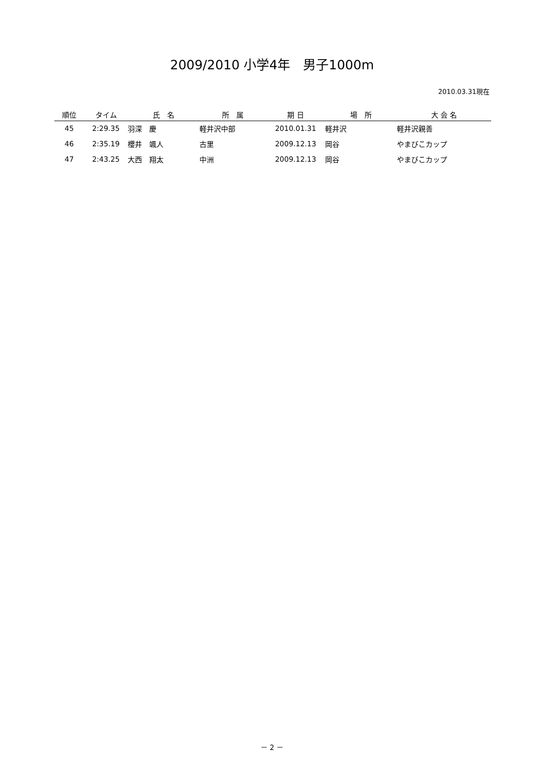2009/2010 小学4年　男子1000m
2010.03.31現在
| 順位 | タイム | 氏 名 | 所 属 | 期 日 | 場 所 | 大 会 名 |
| --- | --- | --- | --- | --- | --- | --- |
| 45 | 2:29.35 | 羽深 慶 | 軽井沢中部 | 2010.01.31 | 軽井沢 | 軽井沢親善 |
| 46 | 2:35.19 | 櫻井 颯人 | 古里 | 2009.12.13 | 岡谷 | やまびこカップ |
| 47 | 2:43.25 | 大西 翔太 | 中洲 | 2009.12.13 | 岡谷 | やまびこカップ |
－ 2 －